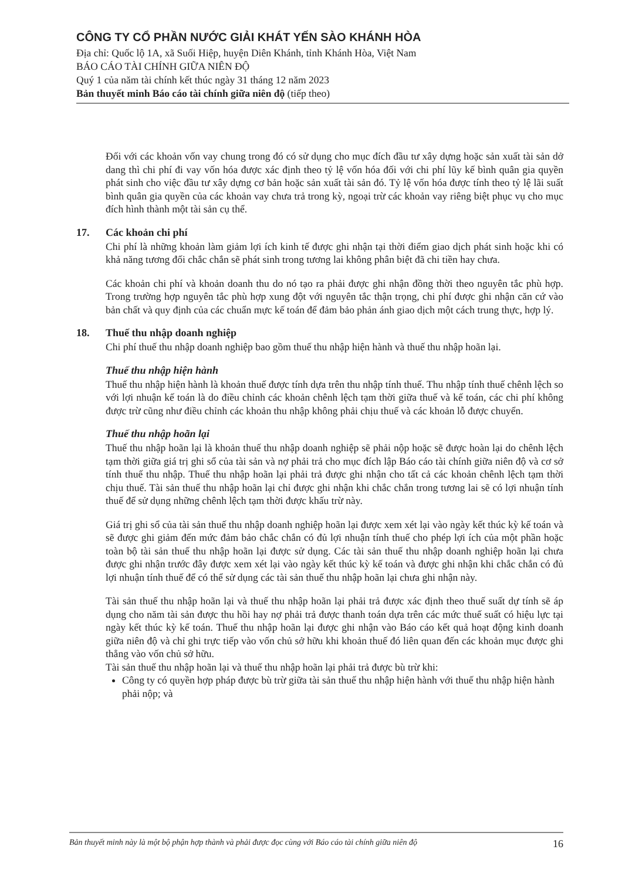CÔNG TY CỔ PHẦN NƯỚC GIẢI KHÁT YẾN SÀO KHÁNH HÒA
Địa chỉ: Quốc lộ 1A, xã Suối Hiệp, huyện Diên Khánh, tỉnh Khánh Hòa, Việt Nam
BÁO CÁO TÀI CHÍNH GIỮA NIÊN ĐỘ
Quý 1 của năm tài chính kết thúc ngày 31 tháng 12 năm 2023
Bản thuyết minh Báo cáo tài chính giữa niên độ (tiếp theo)
Đối với các khoản vốn vay chung trong đó có sử dụng cho mục đích đầu tư xây dựng hoặc sản xuất tài sản dở dang thì chi phí đi vay vốn hóa được xác định theo tỷ lệ vốn hóa đối với chi phí lũy kế bình quân gia quyền phát sinh cho việc đầu tư xây dựng cơ bản hoặc sản xuất tài sản đó. Tỷ lệ vốn hóa được tính theo tỷ lệ lãi suất bình quân gia quyền của các khoản vay chưa trả trong kỳ, ngoại trừ các khoản vay riêng biệt phục vụ cho mục đích hình thành một tài sản cụ thể.
17. Các khoản chi phí
Chi phí là những khoản làm giảm lợi ích kinh tế được ghi nhận tại thời điểm giao dịch phát sinh hoặc khi có khả năng tương đối chắc chắn sẽ phát sinh trong tương lai không phân biệt đã chi tiền hay chưa.
Các khoản chi phí và khoản doanh thu do nó tạo ra phải được ghi nhận đồng thời theo nguyên tắc phù hợp. Trong trường hợp nguyên tắc phù hợp xung đột với nguyên tắc thận trọng, chi phí được ghi nhận căn cứ vào bản chất và quy định của các chuẩn mực kế toán để đảm bảo phản ánh giao dịch một cách trung thực, hợp lý.
18. Thuế thu nhập doanh nghiệp
Chi phí thuế thu nhập doanh nghiệp bao gồm thuế thu nhập hiện hành và thuế thu nhập hoãn lại.
Thuế thu nhập hiện hành
Thuế thu nhập hiện hành là khoản thuế được tính dựa trên thu nhập tính thuế. Thu nhập tính thuế chênh lệch so với lợi nhuận kế toán là do điều chỉnh các khoản chênh lệch tạm thời giữa thuế và kế toán, các chi phí không được trừ cũng như điều chỉnh các khoản thu nhập không phải chịu thuế và các khoản lỗ được chuyển.
Thuế thu nhập hoãn lại
Thuế thu nhập hoãn lại là khoản thuế thu nhập doanh nghiệp sẽ phải nộp hoặc sẽ được hoàn lại do chênh lệch tạm thời giữa giá trị ghi sổ của tài sản và nợ phải trả cho mục đích lập Báo cáo tài chính giữa niên độ và cơ sở tính thuế thu nhập. Thuế thu nhập hoãn lại phải trả được ghi nhận cho tất cả các khoản chênh lệch tạm thời chịu thuế. Tài sản thuế thu nhập hoãn lại chỉ được ghi nhận khi chắc chắn trong tương lai sẽ có lợi nhuận tính thuế để sử dụng những chênh lệch tạm thời được khấu trừ này.
Giá trị ghi sổ của tài sản thuế thu nhập doanh nghiệp hoãn lại được xem xét lại vào ngày kết thúc kỳ kế toán và sẽ được ghi giảm đến mức đảm bảo chắc chắn có đủ lợi nhuận tính thuế cho phép lợi ích của một phần hoặc toàn bộ tài sản thuế thu nhập hoãn lại được sử dụng. Các tài sản thuế thu nhập doanh nghiệp hoãn lại chưa được ghi nhận trước đây được xem xét lại vào ngày kết thúc kỳ kế toán và được ghi nhận khi chắc chắn có đủ lợi nhuận tính thuế để có thể sử dụng các tài sản thuế thu nhập hoãn lại chưa ghi nhận này.
Tài sản thuế thu nhập hoãn lại và thuế thu nhập hoãn lại phải trả được xác định theo thuế suất dự tính sẽ áp dụng cho năm tài sản được thu hồi hay nợ phải trả được thanh toán dựa trên các mức thuế suất có hiệu lực tại ngày kết thúc kỳ kế toán. Thuế thu nhập hoãn lại được ghi nhận vào Báo cáo kết quả hoạt động kinh doanh giữa niên độ và chỉ ghi trực tiếp vào vốn chủ sở hữu khi khoản thuế đó liên quan đến các khoản mục được ghi thẳng vào vốn chủ sở hữu.
Tài sản thuế thu nhập hoãn lại và thuế thu nhập hoãn lại phải trả được bù trừ khi:
Công ty có quyền hợp pháp được bù trừ giữa tài sản thuế thu nhập hiện hành với thuế thu nhập hiện hành phải nộp; và
Bản thuyết minh này là một bộ phận hợp thành và phải được đọc cùng với Báo cáo tài chính giữa niên độ 16